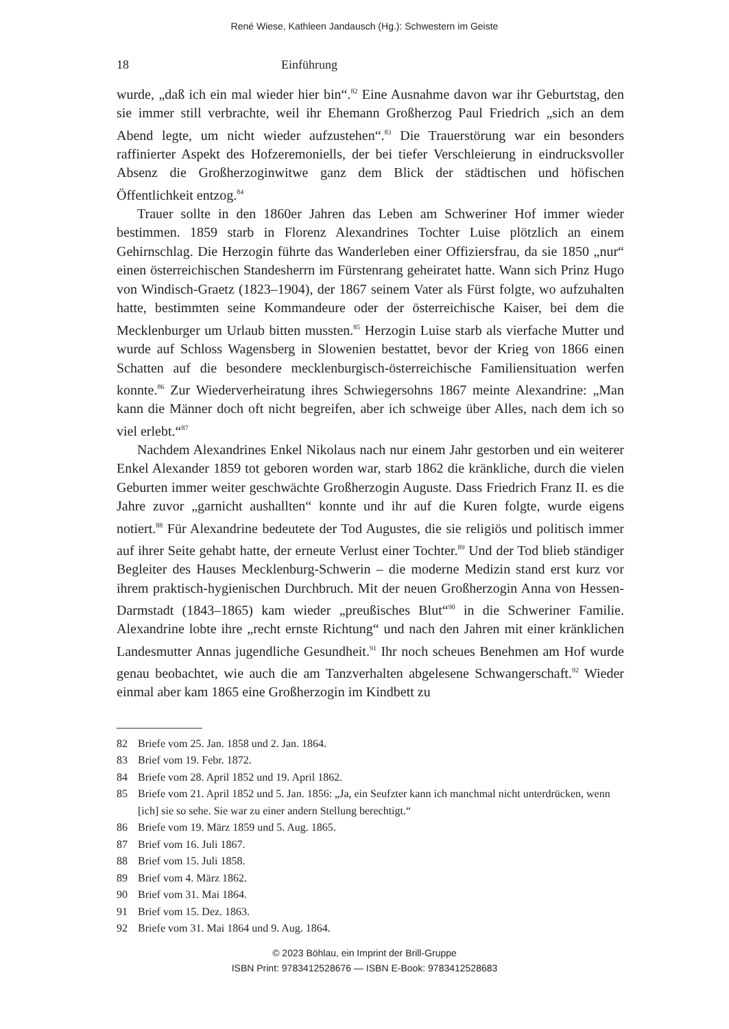René Wiese, Kathleen Jandausch (Hg.): Schwestern im Geiste
18 Einführung
wurde, „daß ich ein mal wieder hier bin“.<sup>82</sup> Eine Ausnahme davon war ihr Geburtstag, den sie immer still verbrachte, weil ihr Ehemann Großherzog Paul Friedrich „sich an dem Abend legte, um nicht wieder aufzustehen“.<sup>83</sup> Die Trauerstörung war ein besonders raffinierter Aspekt des Hofzeremoniells, der bei tiefer Verschleierung in eindrucksvoller Absenz die Großherzoginwitwe ganz dem Blick der städtischen und höfischen Öffentlichkeit entzog.<sup>84</sup>
Trauer sollte in den 1860er Jahren das Leben am Schweriner Hof immer wieder bestimmen. 1859 starb in Florenz Alexandrines Tochter Luise plötzlich an einem Gehirnschlag. Die Herzogin führte das Wanderleben einer Offiziersfrau, da sie 1850 „nur“ einen österreichischen Standesherrn im Fürstenrang geheiratet hatte. Wann sich Prinz Hugo von Windisch-Graetz (1823–1904), der 1867 seinem Vater als Fürst folgte, wo aufzuhalten hatte, bestimmten seine Kommandeure oder der österreichische Kaiser, bei dem die Mecklenburger um Urlaub bitten mussten.<sup>85</sup> Herzogin Luise starb als vierfache Mutter und wurde auf Schloss Wagensberg in Slowenien bestattet, bevor der Krieg von 1866 einen Schatten auf die besondere mecklenburgisch-österreichische Familiensituation werfen konnte.<sup>86</sup> Zur Wiederverheiratung ihres Schwiegersohns 1867 meinte Alexandrine: „Man kann die Männer doch oft nicht begreifen, aber ich schweige über Alles, nach dem ich so viel erlebt.“<sup>87</sup>
Nachdem Alexandrines Enkel Nikolaus nach nur einem Jahr gestorben und ein weiterer Enkel Alexander 1859 tot geboren worden war, starb 1862 die kränkliche, durch die vielen Geburten immer weiter geschwächte Großherzogin Auguste. Dass Friedrich Franz II. es die Jahre zuvor „garnicht aushallten“ konnte und ihr auf die Kuren folgte, wurde eigens notiert.<sup>88</sup> Für Alexandrine bedeutete der Tod Augustes, die sie religiös und politisch immer auf ihrer Seite gehabt hatte, der erneute Verlust einer Tochter.<sup>89</sup> Und der Tod blieb ständiger Begleiter des Hauses Mecklenburg-Schwerin – die moderne Medizin stand erst kurz vor ihrem praktisch-hygienischen Durchbruch. Mit der neuen Großherzogin Anna von Hessen-Darmstadt (1843–1865) kam wieder „preußisches Blut“<sup>90</sup> in die Schweriner Familie. Alexandrine lobte ihre „recht ernste Richtung“ und nach den Jahren mit einer kränklichen Landesmutter Annas jugendliche Gesundheit.<sup>91</sup> Ihr noch scheues Benehmen am Hof wurde genau beobachtet, wie auch die am Tanzverhalten abgelesene Schwangerschaft.<sup>92</sup> Wieder einmal aber kam 1865 eine Großherzogin im Kindbett zu
82 Briefe vom 25. Jan. 1858 und 2. Jan. 1864.
83 Brief vom 19. Febr. 1872.
84 Briefe vom 28. April 1852 und 19. April 1862.
85 Briefe vom 21. April 1852 und 5. Jan. 1856: „Ja, ein Seufzter kann ich manchmal nicht unterdrücken, wenn [ich] sie so sehe. Sie war zu einer andern Stellung berechtigt.“
86 Briefe vom 19. März 1859 und 5. Aug. 1865.
87 Brief vom 16. Juli 1867.
88 Brief vom 15. Juli 1858.
89 Brief vom 4. März 1862.
90 Brief vom 31. Mai 1864.
91 Brief vom 15. Dez. 1863.
92 Briefe vom 31. Mai 1864 und 9. Aug. 1864.
© 2023 Böhlau, ein Imprint der Brill-Gruppe
ISBN Print: 9783412528676 — ISBN E-Book: 9783412528683